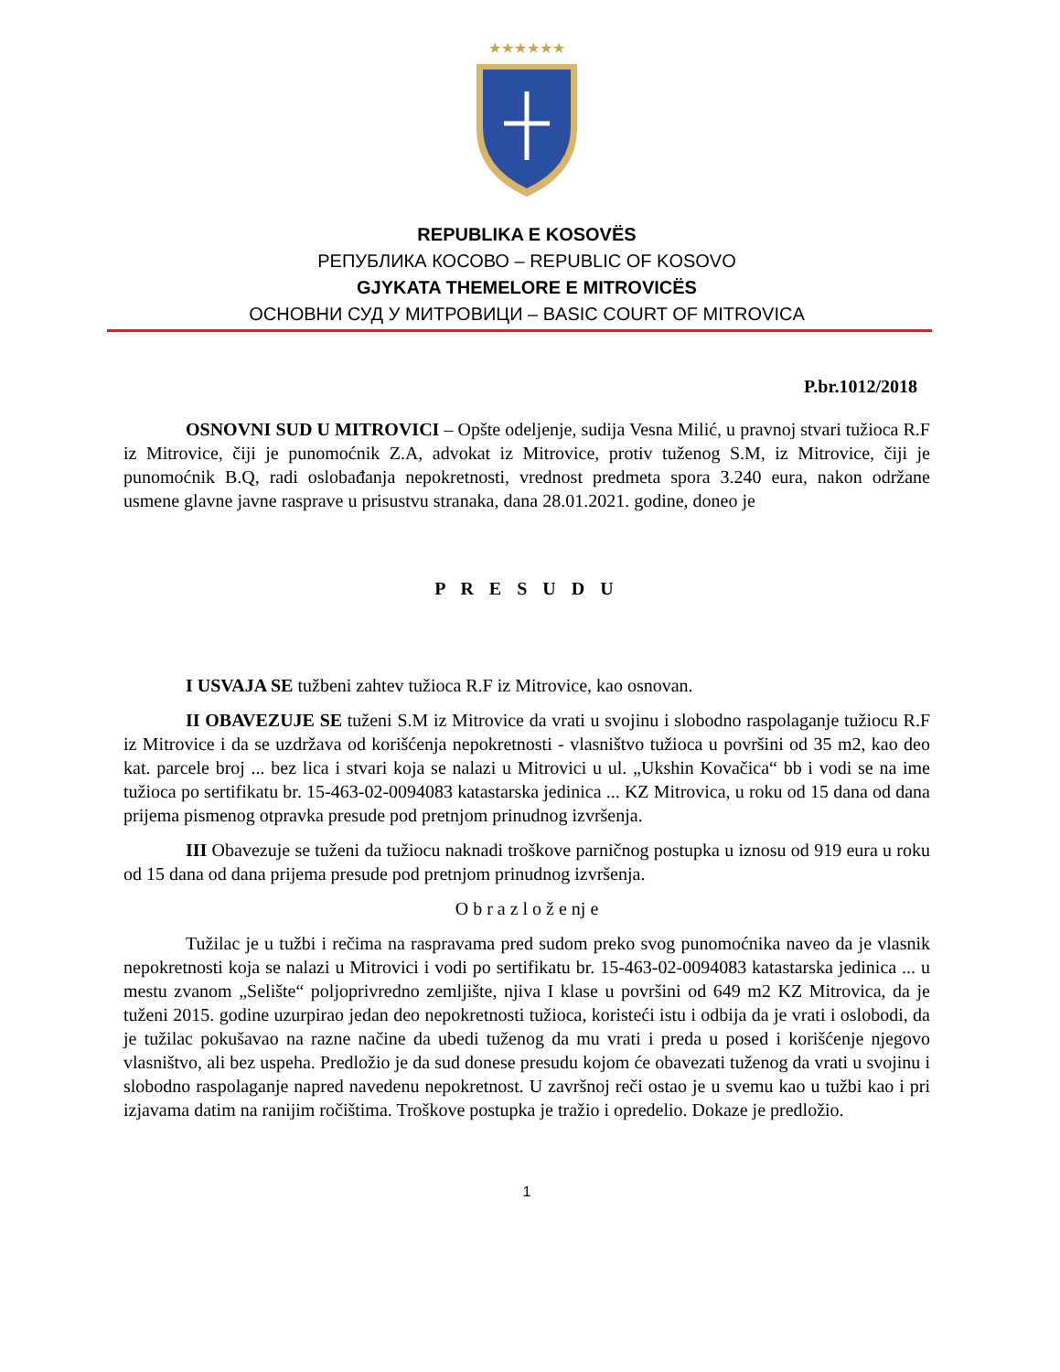★★★★★★
REPUBLIKA E KOSOVËS
РЕПУБЛИКА КОСОВО – REPUBLIC OF KOSOVO
GJYKATA THEMELORE E MITROVICËS
ОСНОВНИ СУД У МИТРОВИЦИ – BASIC COURT OF MITROVICA
P.br.1012/2018
OSNOVNI SUD U MITROVICI – Opšte odeljenje, sudija Vesna Milić, u pravnoj stvari tužioca R.F iz Mitrovice, čiji je punomoćnik Z.A, advokat iz Mitrovice, protiv tuženog S.M, iz Mitrovice, čiji je punomoćnik B.Q, radi oslobađanja nepokretnosti, vrednost predmeta spora 3.240 eura, nakon održane usmene glavne javne rasprave u prisustvu stranaka, dana 28.01.2021. godine, doneo je
P R E S U D U
I USVAJA SE tužbeni zahtev tužioca R.F iz Mitrovice, kao osnovan.
II OBAVEZUJE SE tuženi S.M iz Mitrovice da vrati u svojinu i slobodno raspolaganje tužiocu R.F iz Mitrovice i da se uzdržava od korišćenja nepokretnosti - vlasništvo tužioca u površini od 35 m2, kao deo kat. parcele broj ... bez lica i stvari koja se nalazi u Mitrovici u ul. „Ukshin Kovačica“ bb i vodi se na ime tužioca po sertifikatu br. 15-463-02-0094083 katastarska jedinica ... KZ Mitrovica, u roku od 15 dana od dana prijema pismenog otpravka presude pod pretnjom prinudnog izvršenja.
III Obavezuje se tuženi da tužiocu naknadi troškove parničnog postupka u iznosu od 919 eura u roku od 15 dana od dana prijema presude pod pretnjom prinudnog izvršenja.
O b r a z l o ž e nj e
Tužilac je u tužbi i rečima na raspravama pred sudom preko svog punomoćnika naveo da je vlasnik nepokretnosti koja se nalazi u Mitrovici i vodi po sertifikatu br. 15-463-02-0094083 katastarska jedinica ... u mestu zvanom „Selište“ poljoprivredno zemljište, njiva I klase u površini od 649 m2 KZ Mitrovica, da je tuženi 2015. godine uzurpirao jedan deo nepokretnosti tužioca, koristeći istu i odbija da je vrati i oslobodi, da je tužilac pokušavao na razne načine da ubedi tuženog da mu vrati i preda u posed i korišćenje njegovo vlasništvo, ali bez uspeha. Predložio je da sud donese presudu kojom će obavezati tuženog da vrati u svojinu i slobodno raspolaganje napred navedenu nepokretnost. U završnoj reči ostao je u svemu kao u tužbi kao i pri izjavama datim na ranijim ročištima. Troškove postupka je tražio i opredelio. Dokaze je predložio.
1